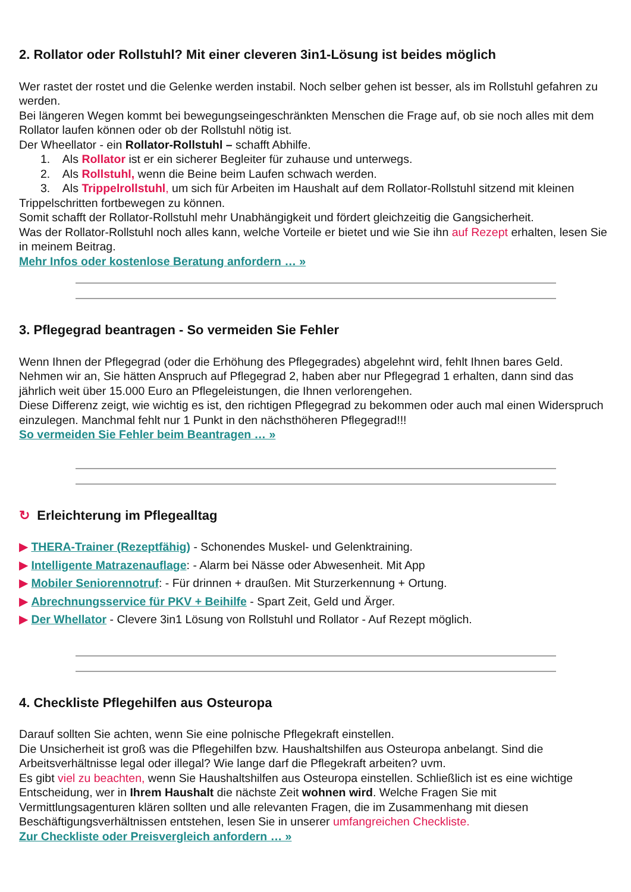2. Rollator oder Rollstuhl? Mit einer cleveren 3in1-Lösung ist beides möglich
Wer rastet der rostet und die Gelenke werden instabil. Noch selber gehen ist besser, als im Rollstuhl gefahren zu werden.
Bei längeren Wegen kommt bei bewegungseingeschränkten Menschen die Frage auf, ob sie noch alles mit dem Rollator laufen können oder ob der Rollstuhl nötig ist.
Der Wheellator - ein Rollator-Rollstuhl – schafft Abhilfe.
1. Als Rollator ist er ein sicherer Begleiter für zuhause und unterwegs.
2. Als Rollstuhl, wenn die Beine beim Laufen schwach werden.
3. Als Trippelrollstuhl, um sich für Arbeiten im Haushalt auf dem Rollator-Rollstuhl sitzend mit kleinen Trippelschritten fortbewegen zu können.
Somit schafft der Rollator-Rollstuhl mehr Unabhängigkeit und fördert gleichzeitig die Gangsicherheit.
Was der Rollator-Rollstuhl noch alles kann, welche Vorteile er bietet und wie Sie ihn auf Rezept erhalten, lesen Sie in meinem Beitrag.
Mehr Infos oder kostenlose Beratung anfordern … »
3. Pflegegrad beantragen - So vermeiden Sie Fehler
Wenn Ihnen der Pflegegrad (oder die Erhöhung des Pflegegrades) abgelehnt wird, fehlt Ihnen bares Geld.
Nehmen wir an, Sie hätten Anspruch auf Pflegegrad 2, haben aber nur Pflegegrad 1 erhalten, dann sind das jährlich weit über 15.000 Euro an Pflegeleistungen, die Ihnen verlorengehen.
Diese Differenz zeigt, wie wichtig es ist, den richtigen Pflegegrad zu bekommen oder auch mal einen Widerspruch einzulegen. Manchmal fehlt nur 1 Punkt in den nächsthöheren Pflegegrad!!!
So vermeiden Sie Fehler beim Beantragen … »
↻ Erleichterung im Pflegealltag
▶ THERA-Trainer (Rezeptfähig) - Schonendes Muskel- und Gelenktraining.
▶ Intelligente Matrazenauflage: - Alarm bei Nässe oder Abwesenheit. Mit App
▶ Mobiler Seniorennotruf: - Für drinnen + draußen. Mit Sturzerkennung + Ortung.
▶ Abrechnungsservice für PKV + Beihilfe - Spart Zeit, Geld und Ärger.
▶ Der Whellator - Clevere 3in1 Lösung von Rollstuhl und Rollator - Auf Rezept möglich.
4. Checkliste Pflegehilfen aus Osteuropa
Darauf sollten Sie achten, wenn Sie eine polnische Pflegekraft einstellen.
Die Unsicherheit ist groß was die Pflegehilfen bzw. Haushaltshilfen aus Osteuropa anbelangt. Sind die Arbeitsverhältnisse legal oder illegal? Wie lange darf die Pflegekraft arbeiten? uvm.
Es gibt viel zu beachten, wenn Sie Haushaltshilfen aus Osteuropa einstellen. Schließlich ist es eine wichtige Entscheidung, wer in Ihrem Haushalt die nächste Zeit wohnen wird. Welche Fragen Sie mit Vermittlungsagenturen klären sollten und alle relevanten Fragen, die im Zusammenhang mit diesen Beschäftigungsverhältnissen entstehen, lesen Sie in unserer umfangreichen Checkliste.
Zur Checkliste oder Preisvergleich anfordern … »